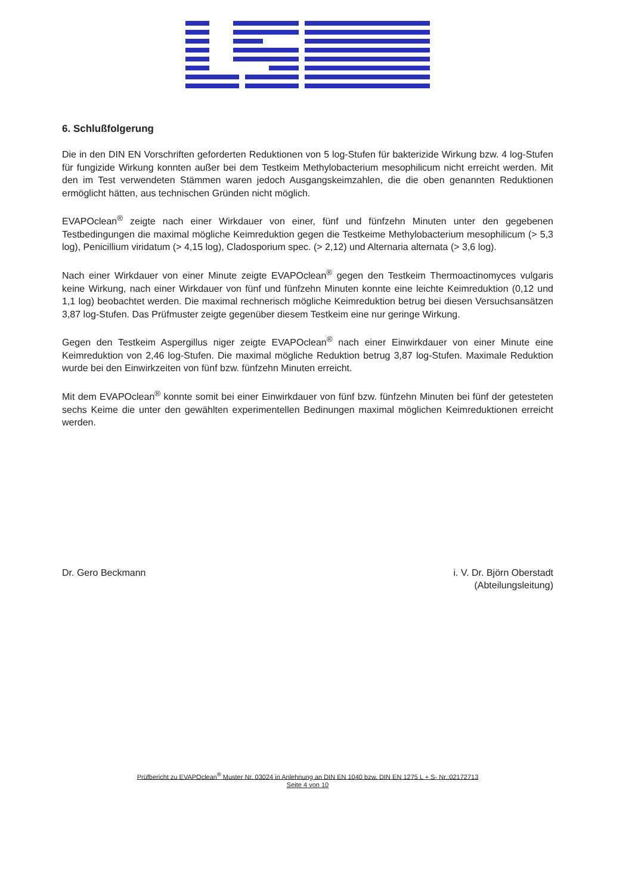6. Schlußfolgerung
Die in den DIN EN Vorschriften geforderten Reduktionen von 5 log-Stufen für bakterizide Wirkung bzw. 4 log-Stufen für fungizide Wirkung konnten außer bei dem Testkeim Methylobacterium mesophilicum nicht erreicht werden. Mit den im Test verwendeten Stämmen waren jedoch Ausgangskeimzahlen, die die oben genannten Reduktionen ermöglicht hätten, aus technischen Gründen nicht möglich.
EVAPOclean<sup>®</sup> zeigte nach einer Wirkdauer von einer, fünf und fünfzehn Minuten unter den gegebenen Testbedingungen die maximal mögliche Keimreduktion gegen die Testkeime Methylobacterium mesophilicum (> 5,3 log), Penicillium viridatum (> 4,15 log), Cladosporium spec. (> 2,12) und Alternaria alternata (> 3,6 log).
Nach einer Wirkdauer von einer Minute zeigte EVAPOclean<sup>®</sup> gegen den Testkeim Thermoactinomyces vulgaris keine Wirkung, nach einer Wirkdauer von fünf und fünfzehn Minuten konnte eine leichte Keimreduktion (0,12 und 1,1 log) beobachtet werden. Die maximal rechnerisch mögliche Keimreduktion betrug bei diesen Versuchsansätzen 3,87 log-Stufen. Das Prüfmuster zeigte gegenüber diesem Testkeim eine nur geringe Wirkung.
Gegen den Testkeim Aspergillus niger zeigte EVAPOclean<sup>®</sup> nach einer Einwirkdauer von einer Minute eine Keimreduktion von 2,46 log-Stufen. Die maximal mögliche Reduktion betrug 3,87 log-Stufen. Maximale Reduktion wurde bei den Einwirkzeiten von fünf bzw. fünfzehn Minuten erreicht.
Mit dem EVAPOclean<sup>®</sup> konnte somit bei einer Einwirkdauer von fünf bzw. fünfzehn Minuten bei fünf der getesteten sechs Keime die unter den gewählten experimentellen Bedinungen maximal möglichen Keimreduktionen erreicht werden.
Dr. Gero Beckmann i. V. Dr. Björn Oberstadt
(Abteilungsleitung)
Prüfbericht zu EVAPOclean<sup>®</sup> Muster Nr. 03024 in Anlehnung an DIN EN 1040 bzw. DIN EN 1275 L + S- Nr.:02172713
Seite 4 von 10